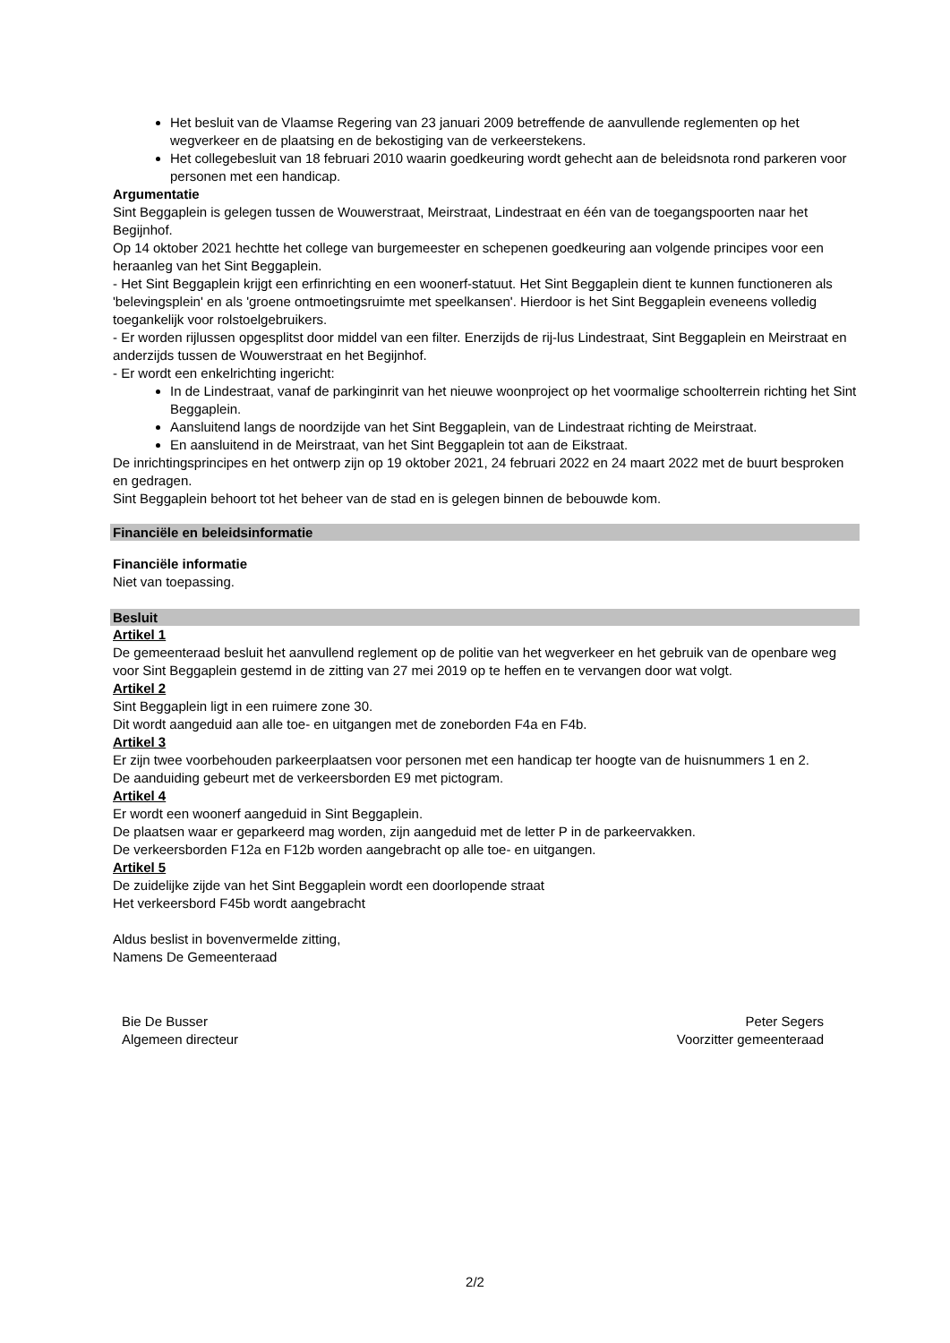Het besluit van de Vlaamse Regering van 23 januari 2009 betreffende de aanvullende reglementen op het wegverkeer en de plaatsing en de bekostiging van de verkeerstekens.
Het collegebesluit van 18 februari 2010 waarin goedkeuring wordt gehecht aan de beleidsnota rond parkeren voor personen met een handicap.
Argumentatie
Sint Beggaplein is gelegen tussen de Wouwerstraat, Meirstraat, Lindestraat en één van de toegangspoorten naar het Begijnhof.
Op 14 oktober 2021 hechtte het college van burgemeester en schepenen goedkeuring aan volgende principes voor een heraanleg van het Sint Beggaplein.
- Het Sint Beggaplein krijgt een erfinrichting en een woonerf-statuut. Het Sint Beggaplein dient te kunnen functioneren als 'belevingsplein' en als 'groene ontmoetingsruimte met speelkansen'. Hierdoor is het Sint Beggaplein eveneens volledig toegankelijk voor rolstoelgebruikers.
- Er worden rijlussen opgesplitst door middel van een filter. Enerzijds de rij-lus Lindestraat, Sint Beggaplein en Meirstraat en anderzijds tussen de Wouwerstraat en het Begijnhof.
- Er wordt een enkelrichting ingericht:
In de Lindestraat, vanaf de parkinginrit van het nieuwe woonproject op het voormalige schoolterrein richting het Sint Beggaplein.
Aansluitend langs de noordzijde van het Sint Beggaplein, van de Lindestraat richting de Meirstraat.
En aansluitend in de Meirstraat, van het Sint Beggaplein tot aan de Eikstraat.
De inrichtingsprincipes en het ontwerp zijn op 19 oktober 2021, 24 februari 2022 en 24 maart 2022 met de buurt besproken en gedragen.
Sint Beggaplein behoort tot het beheer van de stad en is gelegen binnen de bebouwde kom.
Financiële en beleidsinformatie
Financiële informatie
Niet van toepassing.
Besluit
Artikel 1
De gemeenteraad besluit het aanvullend reglement op de politie van het wegverkeer en het gebruik van de openbare weg voor Sint Beggaplein gestemd in de zitting van 27 mei 2019 op te heffen en te vervangen door wat volgt.
Artikel 2
Sint Beggaplein ligt in een ruimere zone 30.
Dit wordt aangeduid aan alle toe- en uitgangen met de zoneborden F4a en F4b.
Artikel 3
Er zijn twee voorbehouden parkeerplaatsen voor personen met een handicap ter hoogte van de huisnummers 1 en 2.
De aanduiding gebeurt met de verkeersborden E9 met pictogram.
Artikel 4
Er wordt een woonerf aangeduid in Sint Beggaplein.
De plaatsen waar er geparkeerd mag worden, zijn aangeduid met de letter P in de parkeervakken.
De verkeersborden F12a en F12b worden aangebracht op alle toe- en uitgangen.
Artikel 5
De zuidelijke zijde van het Sint Beggaplein wordt een doorlopende straat
Het verkeersbord F45b wordt aangebracht
Aldus beslist in bovenvermelde zitting,
Namens De Gemeenteraad
Bie De Busser
Algemeen directeur
Peter Segers
Voorzitter gemeenteraad
2/2